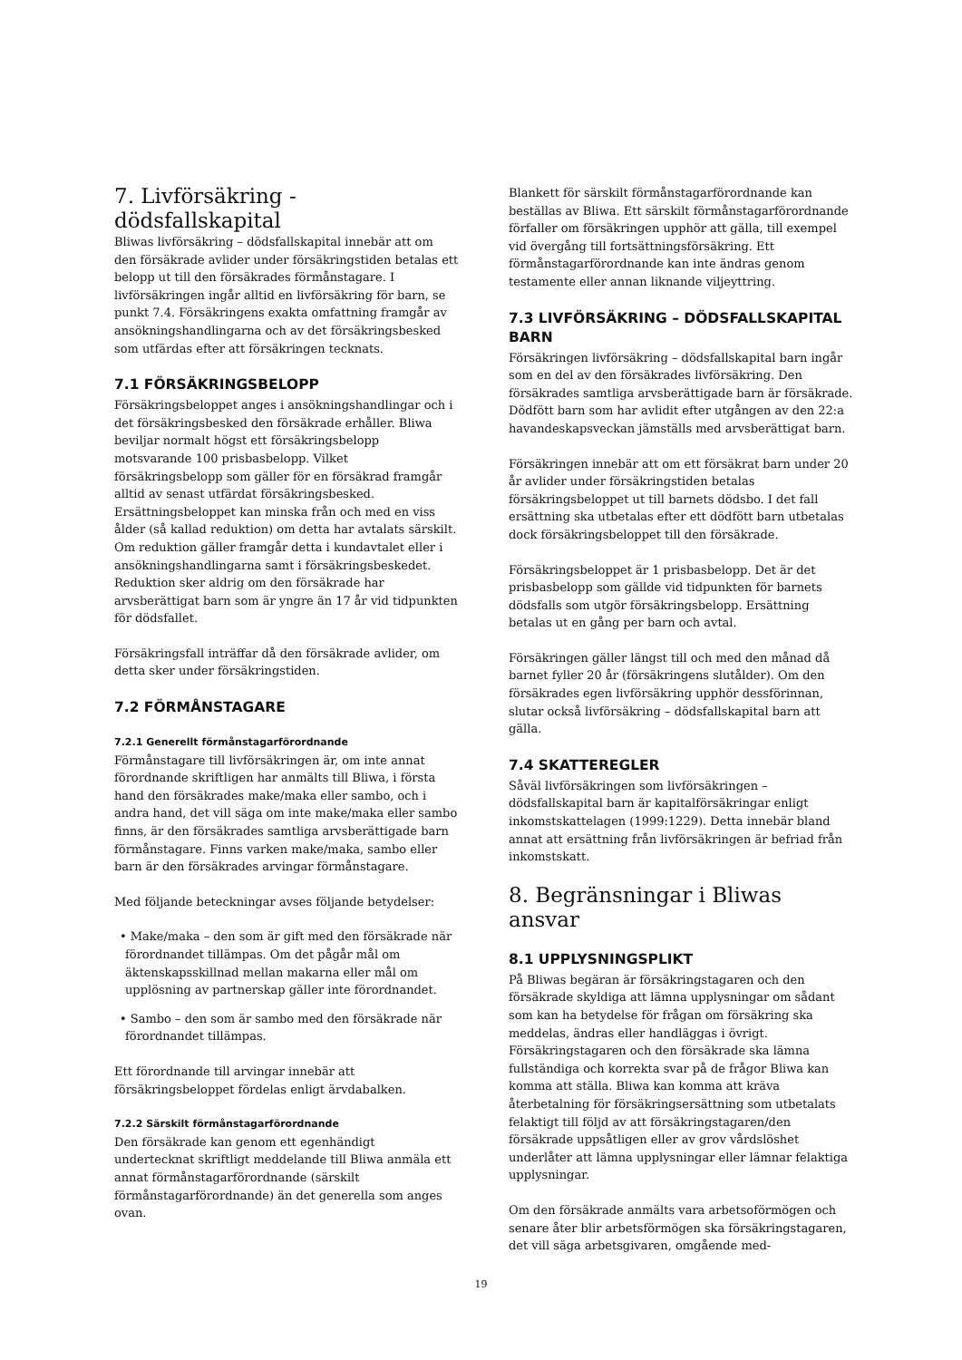7. Livförsäkring -
dödsfallskapital
Bliwas livförsäkring – dödsfallskapital innebär att om den försäkrade avlider under försäkringstiden betalas ett belopp ut till den försäkrades förmånstagare. I livförsäkringen ingår alltid en livförsäkring för barn, se punkt 7.4. Försäkringens exakta omfattning framgår av ansökningshandlingarna och av det försäkringsbesked som utfärdas efter att försäkringen tecknats.
7.1 FÖRSÄKRINGSBELOPP
Försäkringsbeloppet anges i ansökningshandlingar och i det försäkringsbesked den försäkrade erhåller. Bliwa beviljar normalt högst ett försäkringsbelopp motsvarande 100 prisbasbelopp. Vilket försäkringsbelopp som gäller för en försäkrad framgår alltid av senast utfärdat försäkringsbesked. Ersättningsbeloppet kan minska från och med en viss ålder (så kallad reduktion) om detta har avtalats särskilt. Om reduktion gäller framgår detta i kundavtalet eller i ansökningshandlingarna samt i försäkringsbeskedet. Reduktion sker aldrig om den försäkrade har arvsberättigat barn som är yngre än 17 år vid tidpunkten för dödsfallet.
Försäkringsfall inträffar då den försäkrade avlider, om detta sker under försäkringstiden.
7.2 FÖRMÅNSTAGARE
7.2.1 Generellt förmånstagarförordnande
Förmånstagare till livförsäkringen är, om inte annat förordnande skriftligen har anmälts till Bliwa, i första hand den försäkrades make/maka eller sambo, och i andra hand, det vill säga om inte make/maka eller sambo finns, är den försäkrades samtliga arvsberättigade barn förmånstagare. Finns varken make/maka, sambo eller barn är den försäkrades arvingar förmånstagare.
Med följande beteckningar avses följande betydelser:
• Make/maka – den som är gift med den försäkrade när förordnandet tillämpas. Om det pågår mål om äktenskapsskillnad mellan makarna eller mål om upplösning av partnerskap gäller inte förordnandet.
• Sambo – den som är sambo med den försäkrade när förordnandet tillämpas.
Ett förordnande till arvingar innebär att försäkringsbeloppet fördelas enligt ärvdabalken.
7.2.2 Särskilt förmånstagarförordnande
Den försäkrade kan genom ett egenhändigt undertecknat skriftligt meddelande till Bliwa anmäla ett annat förmånstagarförordnande (särskilt förmånstagarförordnande) än det generella som anges ovan.
Blankett för särskilt förmånstagarförordnande kan beställas av Bliwa. Ett särskilt förmånstagarförordnande förfaller om försäkringen upphör att gälla, till exempel vid övergång till fortsättningsförsäkring. Ett förmånstagarförordnande kan inte ändras genom testamente eller annan liknande viljeyttring.
7.3 LIVFÖRSÄKRING – DÖDSFALLSKAPITAL BARN
Försäkringen livförsäkring – dödsfallskapital barn ingår som en del av den försäkrades livförsäkring. Den försäkrades samtliga arvsberättigade barn är försäkrade. Dödfött barn som har avlidit efter utgången av den 22:a havandeskapsveckan jämställs med arvsberättigat barn.
Försäkringen innebär att om ett försäkrat barn under 20 år avlider under försäkringstiden betalas försäkringsbeloppet ut till barnets dödsbo. I det fall ersättning ska utbetalas efter ett dödfött barn utbetalas dock försäkringsbeloppet till den försäkrade.
Försäkringsbeloppet är 1 prisbasbelopp. Det är det prisbasbelopp som gällde vid tidpunkten för barnets dödsfalls som utgör försäkringsbelopp. Ersättning betalas ut en gång per barn och avtal.
Försäkringen gäller längst till och med den månad då barnet fyller 20 år (försäkringens slutålder). Om den försäkrades egen livförsäkring upphör dessförinnan, slutar också livförsäkring – dödsfallskapital barn att gälla.
7.4 SKATTEREGLER
Såväl livförsäkringen som livförsäkringen – dödsfallskapital barn är kapitalförsäkringar enligt inkomstskattelagen (1999:1229). Detta innebär bland annat att ersättning från livförsäkringen är befriad från inkomstskatt.
8. Begränsningar i Bliwas ansvar
8.1 UPPLYSNINGSPLIKT
På Bliwas begäran är försäkringstagaren och den försäkrade skyldiga att lämna upplysningar om sådant som kan ha betydelse för frågan om försäkring ska meddelas, ändras eller handläggas i övrigt. Försäkringstagaren och den försäkrade ska lämna fullständiga och korrekta svar på de frågor Bliwa kan komma att ställa. Bliwa kan komma att kräva återbetalning för försäkringsersättning som utbetalats felaktigt till följd av att försäkringstagaren/den försäkrade uppsåtligen eller av grov vårdslöshet underlåter att lämna upplysningar eller lämnar felaktiga upplysningar.
Om den försäkrade anmälts vara arbetsoförmögen och senare åter blir arbetsförmögen ska försäkringstagaren, det vill säga arbetsgivaren, omgående med-
19